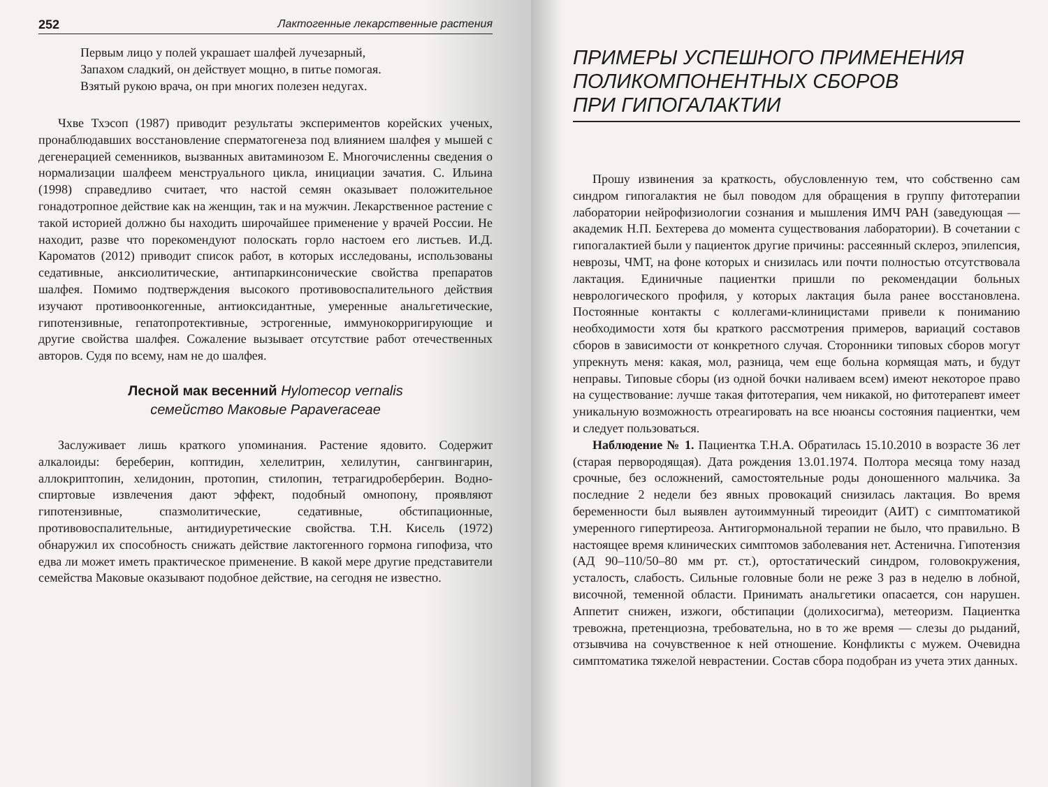252 Лактогенные лекарственные растения
Первым лицо у полей украшает шалфей лучезарный,
Запахом сладкий, он действует мощно, в питье помогая.
Взятый рукою врача, он при многих полезен недугах.
Чхве Тхэсоп (1987) приводит результаты экспериментов корейских ученых, пронаблюдавших восстановление сперматогенеза под влиянием шалфея у мышей с дегенерацией семенников, вызванных авитаминозом Е. Многочисленны сведения о нормализации шалфеем менструального цикла, инициации зачатия. С. Ильина (1998) справедливо считает, что настой семян оказывает положительное гонадотропное действие как на женщин, так и на мужчин. Лекарственное растение с такой историей должно бы находить широчайшее применение у врачей России. Не находит, разве что порекомендуют полоскать горло настоем его листьев. И.Д. Кароматов (2012) приводит список работ, в которых исследованы, использованы седативные, анксиолитические, антипаркинсонические свойства препаратов шалфея. Помимо подтверждения высокого противовоспалительного действия изучают противоонкогенные, антиоксидантные, умеренные анальгетические, гипотензивные, гепатопротективные, эстрогенные, иммунокорригирующие и другие свойства шалфея. Сожаление вызывает отсутствие работ отечественных авторов. Судя по всему, нам не до шалфея.
Лесной мак весенний Hylomecop vernalis
семейство Маковые Papaveraceae
Заслуживает лишь краткого упоминания. Растение ядовито. Содержит алкалоиды: береберин, коптидин, хелелитрин, хелилутин, сангвингарин, аллокриптопин, хелидонин, протопин, стилопин, тетрагидроберберин. Водно-спиртовые извлечения дают эффект, подобный омнопону, проявляют гипотензивные, спазмолитические, седативные, обстипационные, противовоспалительные, антидиуретические свойства. Т.Н. Кисель (1972) обнаружил их способность снижать действие лактогенного гормона гипофиза, что едва ли может иметь практическое применение. В какой мере другие представители семейства Маковые оказывают подобное действие, на сегодня не известно.
ПРИМЕРЫ УСПЕШНОГО ПРИМЕНЕНИЯ
ПОЛИКОМПОНЕНТНЫХ СБОРОВ
ПРИ ГИПОГАЛАКТИИ
Прошу извинения за краткость, обусловленную тем, что собственно сам синдром гипогалактия не был поводом для обращения в группу фитотерапии лаборатории нейрофизиологии сознания и мышления ИМЧ РАН (заведующая — академик Н.П. Бехтерева до момента существования лаборатории). В сочетании с гипогалактией были у пациенток другие причины: рассеянный склероз, эпилепсия, неврозы, ЧМТ, на фоне которых и снизилась или почти полностью отсутствовала лактация. Единичные пациентки пришли по рекомендации больных неврологического профиля, у которых лактация была ранее восстановлена. Постоянные контакты с коллегами-клиницистами привели к пониманию необходимости хотя бы краткого рассмотрения примеров, вариаций составов сборов в зависимости от конкретного случая. Сторонники типовых сборов могут упрекнуть меня: какая, мол, разница, чем еще больна кормящая мать, и будут неправы. Типовые сборы (из одной бочки наливаем всем) имеют некоторое право на существование: лучше такая фитотерапия, чем никакой, но фитотерапевт имеет уникальную возможность отреагировать на все нюансы состояния пациентки, чем и следует пользоваться.
Наблюдение № 1. Пациентка Т.Н.А. Обратилась 15.10.2010 в возрасте 36 лет (старая первородящая). Дата рождения 13.01.1974. Полтора месяца тому назад срочные, без осложнений, самостоятельные роды доношенного мальчика. За последние 2 недели без явных провокаций снизилась лактация. Во время беременности был выявлен аутоиммунный тиреоидит (АИТ) с симптоматикой умеренного гипертиреоза. Антигормональной терапии не было, что правильно. В настоящее время клинических симптомов заболевания нет. Астенична. Гипотензия (АД 90–110/50–80 мм рт. ст.), ортостатический синдром, головокружения, усталость, слабость. Сильные головные боли не реже 3 раз в неделю в лобной, височной, теменной области. Принимать анальгетики опасается, сон нарушен. Аппетит снижен, изжоги, обстипации (долихосигма), метеоризм. Пациентка тревожна, претенциозна, требовательна, но в то же время — слезы до рыданий, отзывчива на сочувственное к ней отношение. Конфликты с мужем. Очевидна симптоматика тяжелой неврастении. Состав сбора подобран из учета этих данных.